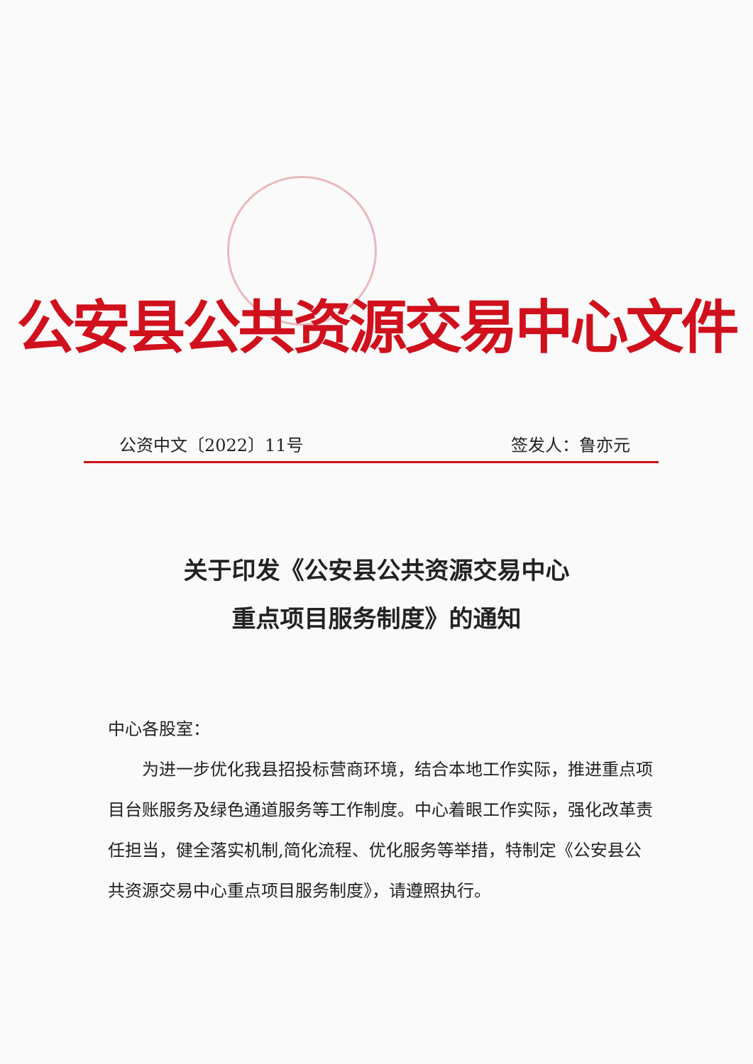公安县公共资源交易中心文件
公资中文〔2022〕11号 签发人：鲁亦元
关于印发《公安县公共资源交易中心
重点项目服务制度》的通知
中心各股室：
为进一步优化我县招投标营商环境，结合本地工作实际，推进重点项目台账服务及绿色通道服务等工作制度。中心着眼工作实际，强化改革责任担当，健全落实机制,简化流程、优化服务等举措，特制定《公安县公共资源交易中心重点项目服务制度》，请遵照执行。